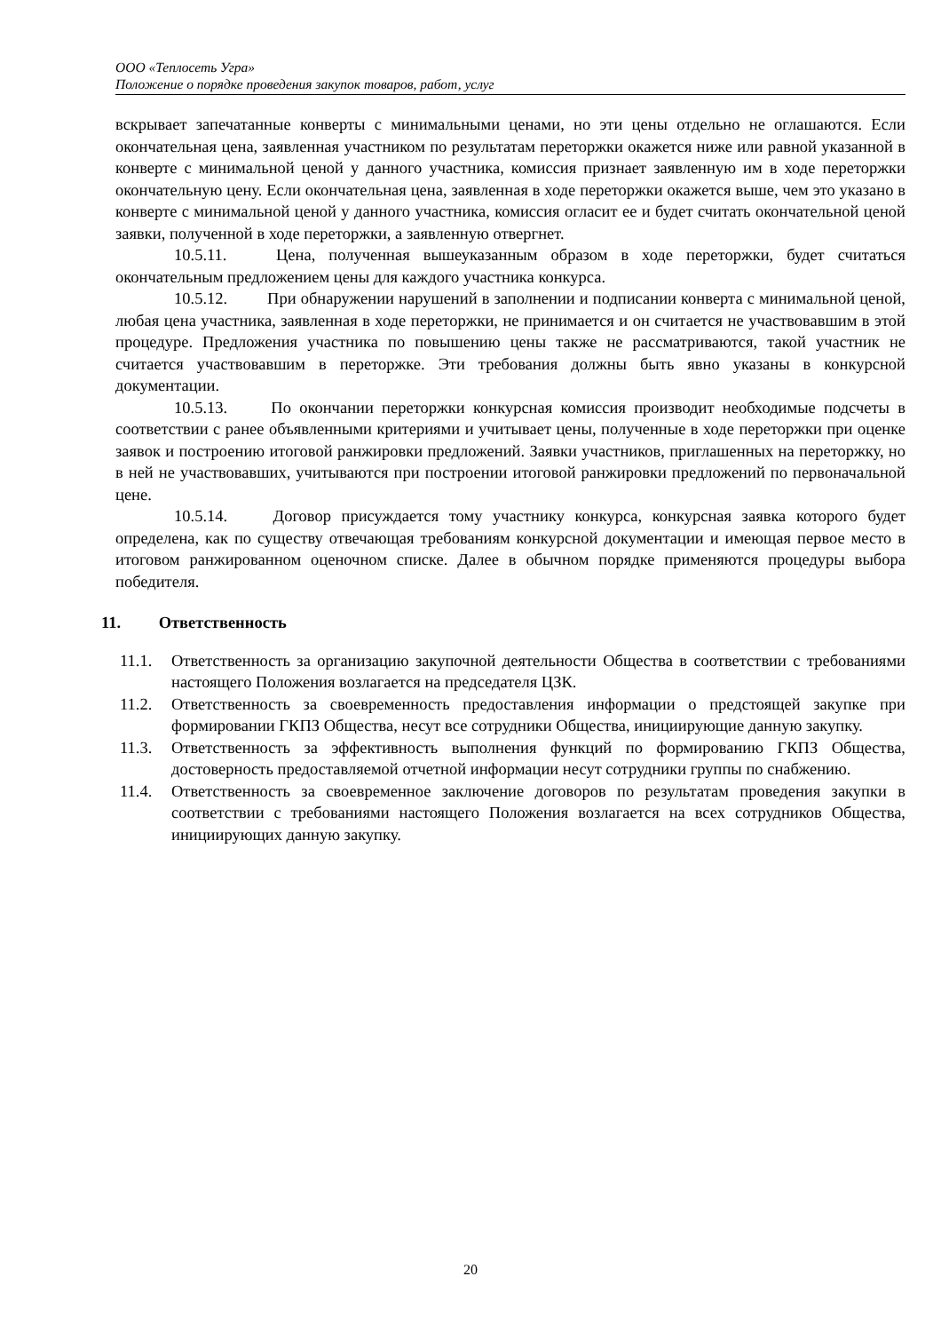ООО «Теплосеть Угра»
Положение о порядке проведения закупок товаров, работ, услуг
вскрывает запечатанные конверты с минимальными ценами, но эти цены отдельно не оглашаются. Если окончательная цена, заявленная участником по результатам переторжки окажется ниже или равной указанной в конверте с минимальной ценой у данного участника, комиссия признает заявленную им в ходе переторжки окончательную цену. Если окончательная цена, заявленная в ходе переторжки окажется выше, чем это указано в конверте с минимальной ценой у данного участника, комиссия огласит ее и будет считать окончательной ценой заявки, полученной в ходе переторжки, а заявленную отвергнет.
10.5.11. Цена, полученная вышеуказанным образом в ходе переторжки, будет считаться окончательным предложением цены для каждого участника конкурса.
10.5.12. При обнаружении нарушений в заполнении и подписании конверта с минимальной ценой, любая цена участника, заявленная в ходе переторжки, не принимается и он считается не участвовавшим в этой процедуре. Предложения участника по повышению цены также не рассматриваются, такой участник не считается участвовавшим в переторжке. Эти требования должны быть явно указаны в конкурсной документации.
10.5.13. По окончании переторжки конкурсная комиссия производит необходимые подсчеты в соответствии с ранее объявленными критериями и учитывает цены, полученные в ходе переторжки при оценке заявок и построению итоговой ранжировки предложений. Заявки участников, приглашенных на переторжку, но в ней не участвовавших, учитываются при построении итоговой ранжировки предложений по первоначальной цене.
10.5.14. Договор присуждается тому участнику конкурса, конкурсная заявка которого будет определена, как по существу отвечающая требованиям конкурсной документации и имеющая первое место в итоговом ранжированном оценочном списке. Далее в обычном порядке применяются процедуры выбора победителя.
11. Ответственность
11.1. Ответственность за организацию закупочной деятельности Общества в соответствии с требованиями настоящего Положения возлагается на председателя ЦЗК.
11.2. Ответственность за своевременность предоставления информации о предстоящей закупке при формировании ГКПЗ Общества, несут все сотрудники Общества, инициирующие данную закупку.
11.3. Ответственность за эффективность выполнения функций по формированию ГКПЗ Общества, достоверность предоставляемой отчетной информации несут сотрудники группы по снабжению.
11.4. Ответственность за своевременное заключение договоров по результатам проведения закупки в соответствии с требованиями настоящего Положения возлагается на всех сотрудников Общества, инициирующих данную закупку.
20